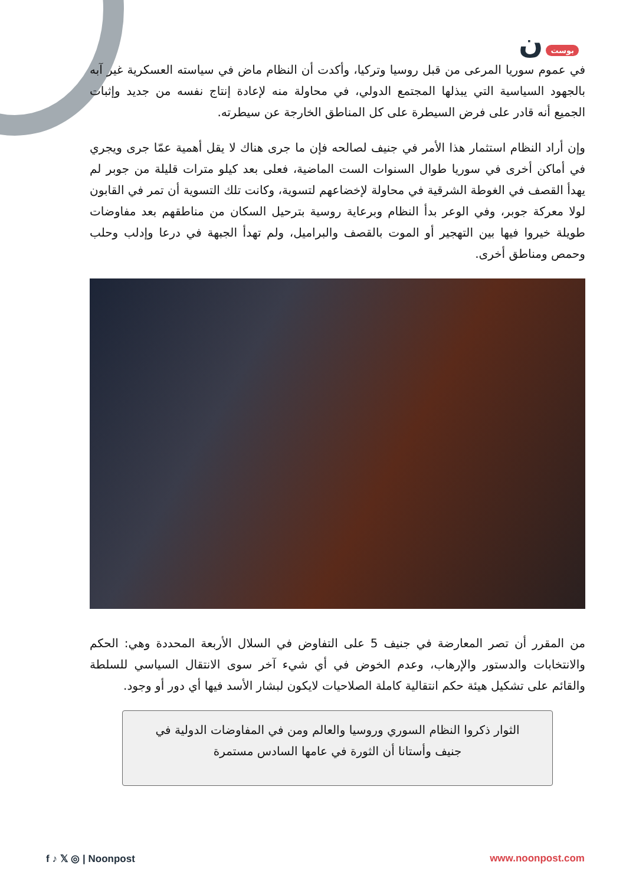بوست ن
في عموم سوريا المرعى من قبل روسيا وتركيا، وأكدت أن النظام ماض في سياسته العسكرية غير آبه بالجهود السياسية التي يبذلها المجتمع الدولي، في محاولة منه لإعادة إنتاج نفسه من جديد وإثبات الجميع أنه قادر على فرض السيطرة على كل المناطق الخارجة عن سيطرته.
وإن أراد النظام استثمار هذا الأمر في جنيف لصالحه فإن ما جرى هناك لا يقل أهمية عمّا جرى ويجري في أماكن أخرى في سوريا طوال السنوات الست الماضية، فعلى بعد كيلو مترات قليلة من جوبر لم يهدأ القصف في الغوطة الشرقية في محاولة لإخضاعهم لتسوية، وكانت تلك التسوية أن تمر في القابون لولا معركة جوبر، وفي الوعر بدأ النظام وبرعاية روسية بترحيل السكان من مناطقهم بعد مفاوضات طويلة خيروا فيها بين التهجير أو الموت بالقصف والبراميل، ولم تهدأ الجبهة في درعا وإدلب وحلب وحمص ومناطق أخرى.
من المقرر أن تصر المعارضة في جنيف 5 على التفاوض في السلال الأربعة المحددة وهي: الحكم والانتخابات والدستور والإرهاب، وعدم الخوض في أي شيء آخر سوى الانتقال السياسي للسلطة والقائم على تشكيل هيئة حكم انتقالية كاملة الصلاحيات لايكون لبشار الأسد فيها أي دور أو وجود.
الثوار ذكروا النظام السوري وروسيا والعالم ومن في المفاوضات الدولية في جنيف وأستانا أن الثورة في عامها السادس مستمرة
f ♪ 𝕏 ◎ | Noonpost www.noonpost.com